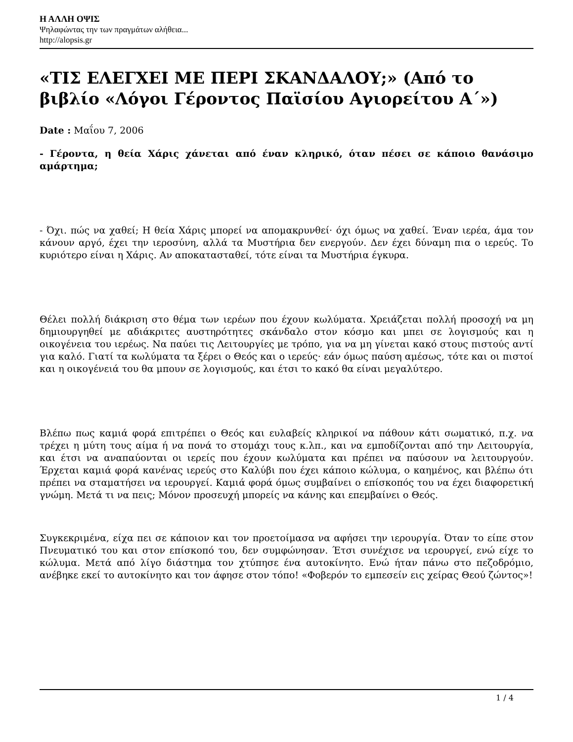Η ΑΛΛΗ ΟΨΙΣ
Ψηλαφώντας την των πραγμάτων αλήθεια...
http://alopsis.gr
«ΤΙΣ ΕΛΕΓΧΕΙ ΜΕ ΠΕΡΙ ΣΚΑΝΔΑΛΟΥ;» (Από το βιβλίο «Λόγοι Γέροντος Παϊσίου Αγιορείτου Α΄»)
Date : Μαΐου 7, 2006
- Γέροντα, η θεία Χάρις χάνεται από έναν κληρικό, όταν πέσει σε κάποιο θανάσιμο αμάρτημα;
- Όχι. πώς να χαθεί; Η θεία Χάρις μπορεί να απομακρυνθεί· όχι όμως να χαθεί. Έναν ιερέα, άμα τον κάνουν αργό, έχει την ιεροσύνη, αλλά τα Μυστήρια δεν ενεργούν. Δεν έχει δύναμη πια ο ιερεύς. Το κυριότερο είναι η Χάρις. Αν αποκατασταθεί, τότε είναι τα Μυστήρια έγκυρα.
Θέλει πολλή διάκριση στο θέμα των ιερέων που έχουν κωλύματα. Χρειάζεται πολλή προσοχή να μη δημιουργηθεί με αδιάκριτες αυστηρότητες σκάνδαλο στον κόσμο και μπει σε λογισμούς και η οικογένεια του ιερέως. Να παύει τις Λειτουργίες με τρόπο, για να μη γίνεται κακό στους πιστούς αντί για καλό. Γιατί τα κωλύματα τα ξέρει ο Θεός και ο ιερεύς· εάν όμως παύση αμέσως, τότε και οι πιστοί και η οικογένειά του θα μπουν σε λογισμούς, και έτσι το κακό θα είναι μεγαλύτερο.
Βλέπω πως καμιά φορά επιτρέπει ο Θεός και ευλαβείς κληρικοί να πάθουν κάτι σωματικό, π.χ. να τρέχει η μύτη τους αίμα ή να πονά το στομάχι τους κ.λπ., και να εμποδίζονται από την Λειτουργία, και έτσι να αναπαύονται οι ιερείς που έχουν κωλύματα και πρέπει να παύσουν να λειτουργούν. Έρχεται καμιά φορά κανένας ιερεύς στο Καλύβι που έχει κάποιο κώλυμα, ο καημένος, και βλέπω ότι πρέπει να σταματήσει να ιερουργεί. Καμιά φορά όμως συμβαίνει ο επίσκοπός του να έχει διαφορετική γνώμη. Μετά τι να πεις; Μόνον προσευχή μπορείς να κάνης και επεμβαίνει ο Θεός.
Συγκεκριμένα, είχα πει σε κάποιον και τον προετοίμασα να αφήσει την ιερουργία. Όταν το είπε στον Πνευματικό του και στον επίσκοπό του, δεν συμφώνησαν. Έτσι συνέχισε να ιερουργεί, ενώ είχε το κώλυμα. Μετά από λίγο διάστημα τον χτύπησε ένα αυτοκίνητο. Ενώ ήταν πάνω στο πεζοδρόμιο, ανέβηκε εκεί το αυτοκίνητο και τον άφησε στον τόπο! «Φοβερόν το εμπεσείν εις χείρας Θεού ζώντος»!
1 / 4